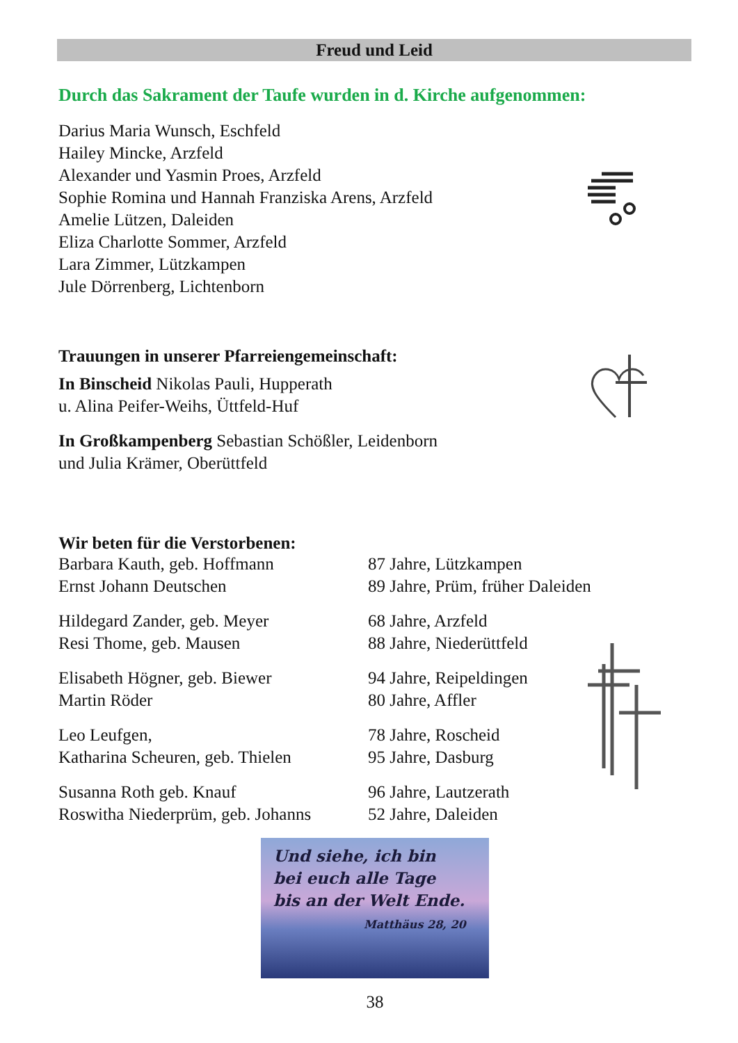Freud und Leid
Durch das Sakrament der Taufe wurden in d. Kirche aufgenommen:
Darius Maria Wunsch, Eschfeld
Hailey Mincke, Arzfeld
Alexander und Yasmin Proes, Arzfeld
Sophie Romina und Hannah Franziska Arens, Arzfeld
Amelie Lützen, Daleiden
Eliza Charlotte Sommer, Arzfeld
Lara Zimmer, Lützkampen
Jule Dörrenberg, Lichtenborn
Trauungen in unserer Pfarreiengemeinschaft:
In Binscheid Nikolas Pauli, Hupperath
u. Alina Peifer-Weihs, Üttfeld-Huf
In Großkampenberg Sebastian Schößler, Leidenborn
und Julia Krämer, Oberüttfeld
Wir beten für die Verstorbenen:
Barbara Kauth, geb. Hoffmann 87 Jahre, Lützkampen Ernst Johann Deutschen 89 Jahre, Prüm, früher Daleiden
Hildegard Zander, geb. Meyer 68 Jahre, Arzfeld Resi Thome, geb. Mausen 88 Jahre, Niederüttfeld
Elisabeth Högner, geb. Biewer 94 Jahre, Reipeldingen Martin Röder 80 Jahre, Affler
Leo Leufgen, 78 Jahre, Roscheid Katharina Scheuren, geb. Thielen 95 Jahre, Dasburg
Susanna Roth geb. Knauf 96 Jahre, Lautzerath Roswitha Niederprüm, geb. Johanns 52 Jahre, Daleiden
Und siehe, ich bin
bei euch alle Tage
bis an der Welt Ende.
Matthäus 28, 20
38